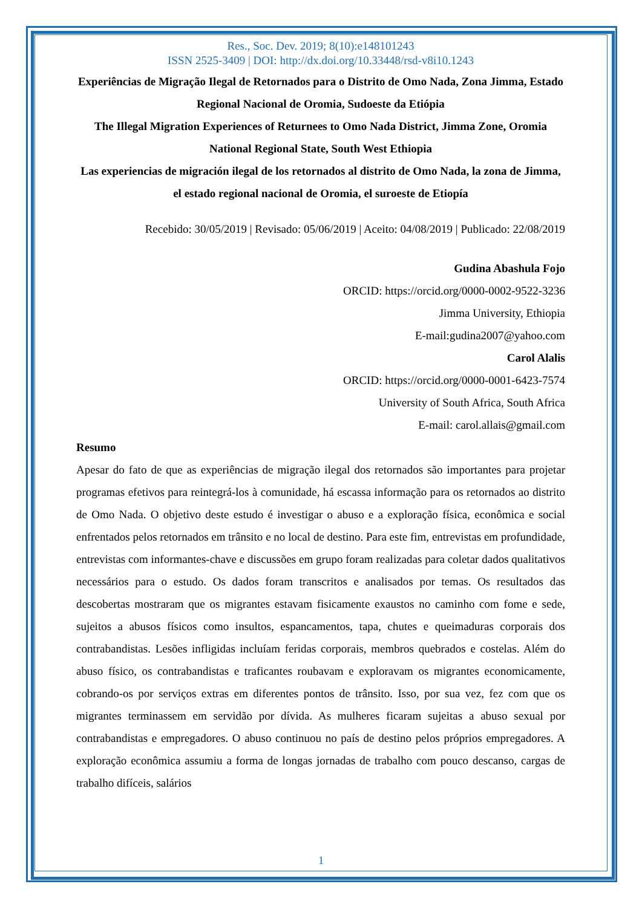Res., Soc. Dev. 2019; 8(10):e148101243
ISSN 2525-3409 | DOI: http://dx.doi.org/10.33448/rsd-v8i10.1243
Experiências de Migração Ilegal de Retornados para o Distrito de Omo Nada, Zona Jimma, Estado Regional Nacional de Oromia, Sudoeste da Etiópia
The Illegal Migration Experiences of Returnees to Omo Nada District, Jimma Zone, Oromia National Regional State, South West Ethiopia
Las experiencias de migración ilegal de los retornados al distrito de Omo Nada, la zona de Jimma, el estado regional nacional de Oromia, el suroeste de Etiopía
Recebido: 30/05/2019 | Revisado: 05/06/2019 | Aceito: 04/08/2019 | Publicado: 22/08/2019
Gudina Abashula Fojo
ORCID: https://orcid.org/0000-0002-9522-3236
Jimma University, Ethiopia
E-mail:gudina2007@yahoo.com
Carol Alalis
ORCID: https://orcid.org/0000-0001-6423-7574
University of South Africa, South Africa
E-mail: carol.allais@gmail.com
Resumo
Apesar do fato de que as experiências de migração ilegal dos retornados são importantes para projetar programas efetivos para reintegrá-los à comunidade, há escassa informação para os retornados ao distrito de Omo Nada. O objetivo deste estudo é investigar o abuso e a exploração física, econômica e social enfrentados pelos retornados em trânsito e no local de destino. Para este fim, entrevistas em profundidade, entrevistas com informantes-chave e discussões em grupo foram realizadas para coletar dados qualitativos necessários para o estudo. Os dados foram transcritos e analisados por temas. Os resultados das descobertas mostraram que os migrantes estavam fisicamente exaustos no caminho com fome e sede, sujeitos a abusos físicos como insultos, espancamentos, tapa, chutes e queimaduras corporais dos contrabandistas. Lesões infligidas incluíam feridas corporais, membros quebrados e costelas. Além do abuso físico, os contrabandistas e traficantes roubavam e exploravam os migrantes economicamente, cobrando-os por serviços extras em diferentes pontos de trânsito. Isso, por sua vez, fez com que os migrantes terminassem em servidão por dívida. As mulheres ficaram sujeitas a abuso sexual por contrabandistas e empregadores. O abuso continuou no país de destino pelos próprios empregadores. A exploração econômica assumiu a forma de longas jornadas de trabalho com pouco descanso, cargas de trabalho difíceis, salários
1